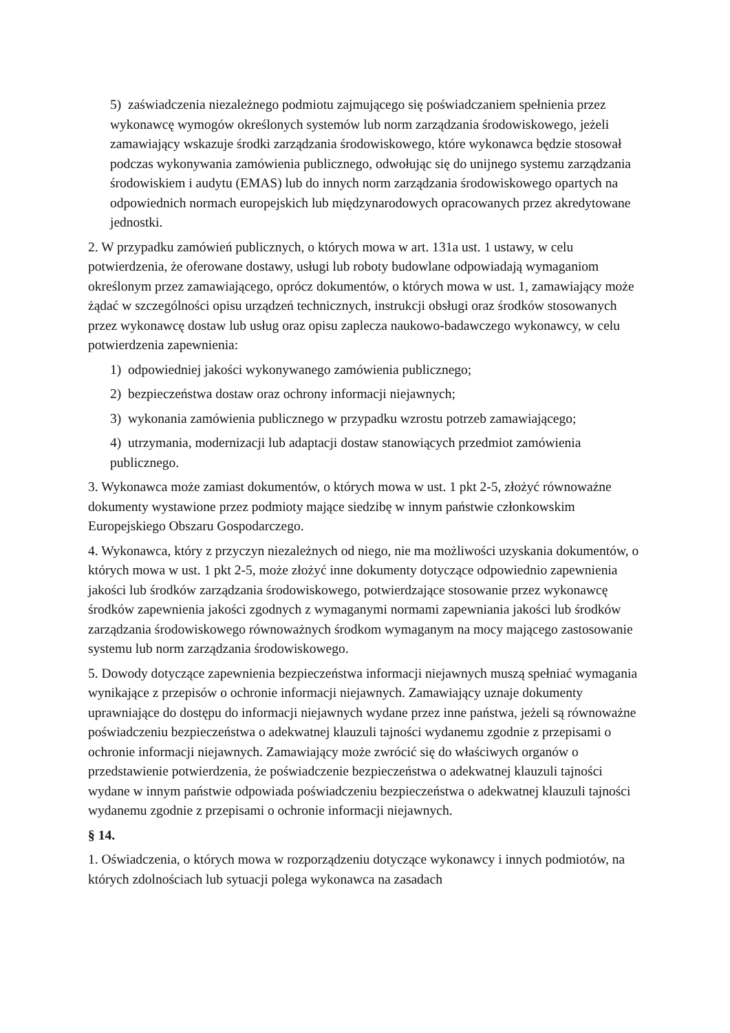5) zaświadczenia niezależnego podmiotu zajmującego się poświadczaniem spełnienia przez wykonawcę wymogów określonych systemów lub norm zarządzania środowiskowego, jeżeli zamawiający wskazuje środki zarządzania środowiskowego, które wykonawca będzie stosował podczas wykonywania zamówienia publicznego, odwołując się do unijnego systemu zarządzania środowiskiem i audytu (EMAS) lub do innych norm zarządzania środowiskowego opartych na odpowiednich normach europejskich lub międzynarodowych opracowanych przez akredytowane jednostki.
2. W przypadku zamówień publicznych, o których mowa w art. 131a ust. 1 ustawy, w celu potwierdzenia, że oferowane dostawy, usługi lub roboty budowlane odpowiadają wymaganiom określonym przez zamawiającego, oprócz dokumentów, o których mowa w ust. 1, zamawiający może żądać w szczególności opisu urządzeń technicznych, instrukcji obsługi oraz środków stosowanych przez wykonawcę dostaw lub usług oraz opisu zaplecza naukowo-badawczego wykonawcy, w celu potwierdzenia zapewnienia:
1) odpowiedniej jakości wykonywanego zamówienia publicznego;
2) bezpieczeństwa dostaw oraz ochrony informacji niejawnych;
3) wykonania zamówienia publicznego w przypadku wzrostu potrzeb zamawiającego;
4) utrzymania, modernizacji lub adaptacji dostaw stanowiących przedmiot zamówienia publicznego.
3. Wykonawca może zamiast dokumentów, o których mowa w ust. 1 pkt 2-5, złożyć równoważne dokumenty wystawione przez podmioty mające siedzibę w innym państwie członkowskim Europejskiego Obszaru Gospodarczego.
4. Wykonawca, który z przyczyn niezależnych od niego, nie ma możliwości uzyskania dokumentów, o których mowa w ust. 1 pkt 2-5, może złożyć inne dokumenty dotyczące odpowiednio zapewnienia jakości lub środków zarządzania środowiskowego, potwierdzające stosowanie przez wykonawcę środków zapewnienia jakości zgodnych z wymaganymi normami zapewniania jakości lub środków zarządzania środowiskowego równoważnych środkom wymaganym na mocy mającego zastosowanie systemu lub norm zarządzania środowiskowego.
5. Dowody dotyczące zapewnienia bezpieczeństwa informacji niejawnych muszą spełniać wymagania wynikające z przepisów o ochronie informacji niejawnych. Zamawiający uznaje dokumenty uprawniające do dostępu do informacji niejawnych wydane przez inne państwa, jeżeli są równoważne poświadczeniu bezpieczeństwa o adekwatnej klauzuli tajności wydanemu zgodnie z przepisami o ochronie informacji niejawnych. Zamawiający może zwrócić się do właściwych organów o przedstawienie potwierdzenia, że poświadczenie bezpieczeństwa o adekwatnej klauzuli tajności wydane w innym państwie odpowiada poświadczeniu bezpieczeństwa o adekwatnej klauzuli tajności wydanemu zgodnie z przepisami o ochronie informacji niejawnych.
§ 14.
1. Oświadczenia, o których mowa w rozporządzeniu dotyczące wykonawcy i innych podmiotów, na których zdolnościach lub sytuacji polega wykonawca na zasadach